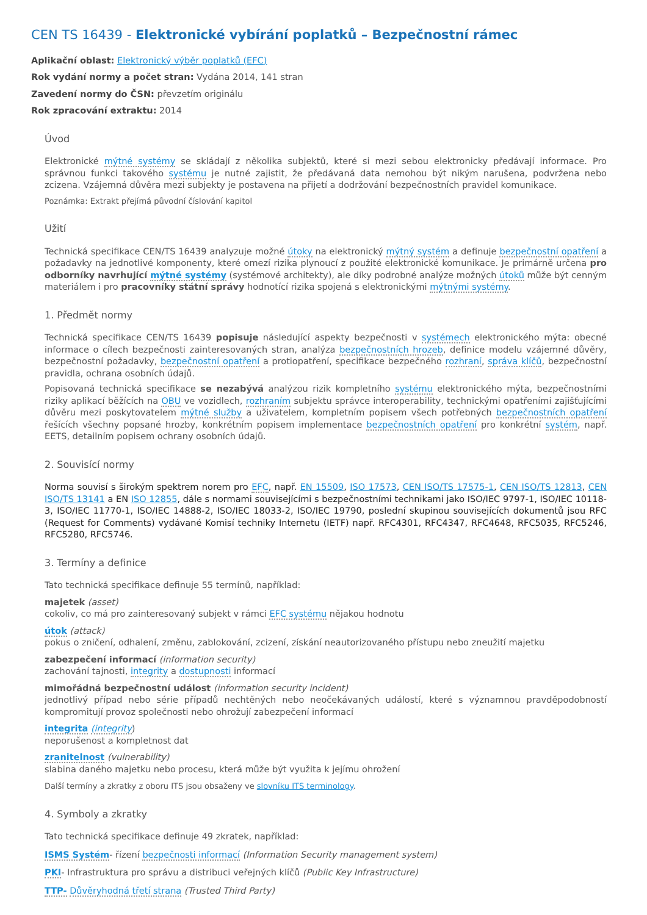CEN TS 16439 - Elektronické vybírání poplatků – Bezpečnostní rámec
Aplikační oblast: Elektronický výběr poplatků (EFC)
Rok vydání normy a počet stran: Vydána 2014, 141 stran
Zavedení normy do ČSN: převzetím originálu
Rok zpracování extraktu: 2014
Úvod
Elektronické mýtné systémy se skládají z několika subjektů, které si mezi sebou elektronicky předávají informace. Pro správnou funkci takového systému je nutné zajistit, že předávaná data nemohou být nikým narušena, podvržena nebo zcizena. Vzájemná důvěra mezi subjekty je postavena na přijetí a dodržování bezpečnostních pravidel komunikace.
Poznámka: Extrakt přejímá původní číslování kapitol
Užití
Technická specifikace CEN/TS 16439 analyzuje možné útoky na elektronický mýtný systém a definuje bezpečnostní opatření a požadavky na jednotlivé komponenty, které omezí rizika plynoucí z použité elektronické komunikace. Je primárně určena pro odborníky navrhující mýtné systémy (systémové architekty), ale díky podrobné analýze možných útoků může být cenným materiálem i pro pracovníky státní správy hodnotící rizika spojená s elektronickými mýtnými systémy.
1. Předmět normy
Technická specifikace CEN/TS 16439 popisuje následující aspekty bezpečnosti v systémech elektronického mýta: obecné informace o cílech bezpečnosti zainteresovaných stran, analýza bezpečnostních hrozeb, definice modelu vzájemné důvěry, bezpečnostní požadavky, bezpečnostní opatření a protiopatření, specifikace bezpečného rozhraní, správa klíčů, bezpečnostní pravidla, ochrana osobních údajů.
Popisovaná technická specifikace se nezabývá analýzou rizik kompletního systému elektronického mýta, bezpečnostními riziky aplikací běžících na OBU ve vozidlech, rozhraním subjektu správce interoperability, technickými opatřeními zajišťujícími důvěru mezi poskytovatelem mýtné služby a uživatelem, kompletním popisem všech potřebných bezpečnostních opatření řešících všechny popsané hrozby, konkrétním popisem implementace bezpečnostních opatření pro konkrétní systém, např. EETS, detailním popisem ochrany osobních údajů.
2. Souvisící normy
Norma souvisí s širokým spektrem norem pro EFC, např. EN 15509, ISO 17573, CEN ISO/TS 17575-1, CEN ISO/TS 12813, CEN ISO/TS 13141 a EN ISO 12855, dále s normami souvisejícími s bezpečnostními technikami jako ISO/IEC 9797-1, ISO/IEC 10118-3, ISO/IEC 11770-1, ISO/IEC 14888-2, ISO/IEC 18033-2, ISO/IEC 19790, poslední skupinou souvisejících dokumentů jsou RFC (Request for Comments) vydávané Komisí techniky Internetu (IETF) např. RFC4301, RFC4347, RFC4648, RFC5035, RFC5246, RFC5280, RFC5746.
3. Termíny a definice
Tato technická specifikace definuje 55 termínů, například:
majetek (asset)
cokoliv, co má pro zainteresovaný subjekt v rámci EFC systému nějakou hodnotu
útok (attack)
pokus o zničení, odhalení, změnu, zablokování, zcizení, získání neautorizovaného přístupu nebo zneužití majetku
zabezpečení informací (information security)
zachování tajnosti, integrity a dostupnosti informací
mimořádná bezpečnostní událost (information security incident)
jednotlivý případ nebo série případů nechtěných nebo neočekávaných událostí, které s významnou pravděpodobností kompromitují provoz společnosti nebo ohrožují zabezpečení informací
integrita (integrity)
neporušenost a kompletnost dat
zranitelnost (vulnerability)
slabina daného majetku nebo procesu, která může být využita k jejímu ohrožení
Další termíny a zkratky z oboru ITS jsou obsaženy ve slovníku ITS terminology.
4. Symboly a zkratky
Tato technická specifikace definuje 49 zkratek, například:
ISMS Systém- řízení bezpečnosti informací (Information Security management system)
PKI- Infrastruktura pro správu a distribuci veřejných klíčů (Public Key Infrastructure)
TTP- Důvěryhodná třetí strana (Trusted Third Party)